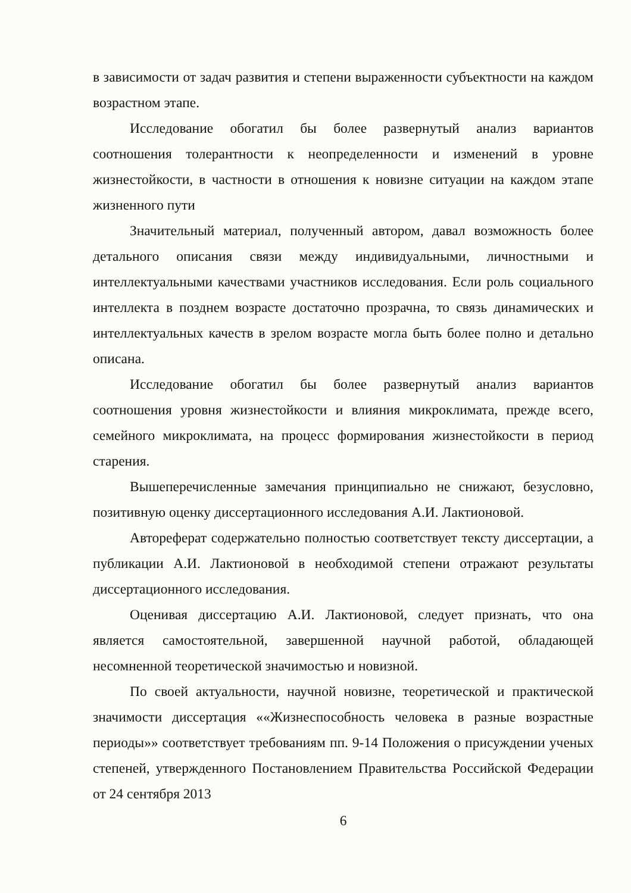в зависимости от задач развития и степени выраженности субъектности на каждом возрастном этапе.
Исследование обогатил бы более развернутый анализ вариантов соотношения толерантности к неопределенности и изменений в уровне жизнестойкости, в частности в отношения к новизне ситуации на каждом этапе жизненного пути
Значительный материал, полученный автором, давал возможность более детального описания связи между индивидуальными, личностными и интеллектуальными качествами участников исследования. Если роль социального интеллекта в позднем возрасте достаточно прозрачна, то связь динамических и интеллектуальных качеств в зрелом возрасте могла быть более полно и детально описана.
Исследование обогатил бы более развернутый анализ вариантов соотношения уровня жизнестойкости и влияния микроклимата, прежде всего, семейного микроклимата, на процесс формирования жизнестойкости в период старения.
Вышеперечисленные замечания принципиально не снижают, безусловно, позитивную оценку диссертационного исследования А.И. Лактионовой.
Автореферат содержательно полностью соответствует тексту диссертации, а публикации А.И. Лактионовой в необходимой степени отражают результаты диссертационного исследования.
Оценивая диссертацию А.И. Лактионовой, следует признать, что она является самостоятельной, завершенной научной работой, обладающей несомненной теоретической значимостью и новизной.
По своей актуальности, научной новизне, теоретической и практической значимости диссертация ««Жизнеспособность человека в разные возрастные периоды»» соответствует требованиям пп. 9-14 Положения о присуждении ученых степеней, утвержденного Постановлением Правительства Российской Федерации от 24 сентября 2013
6